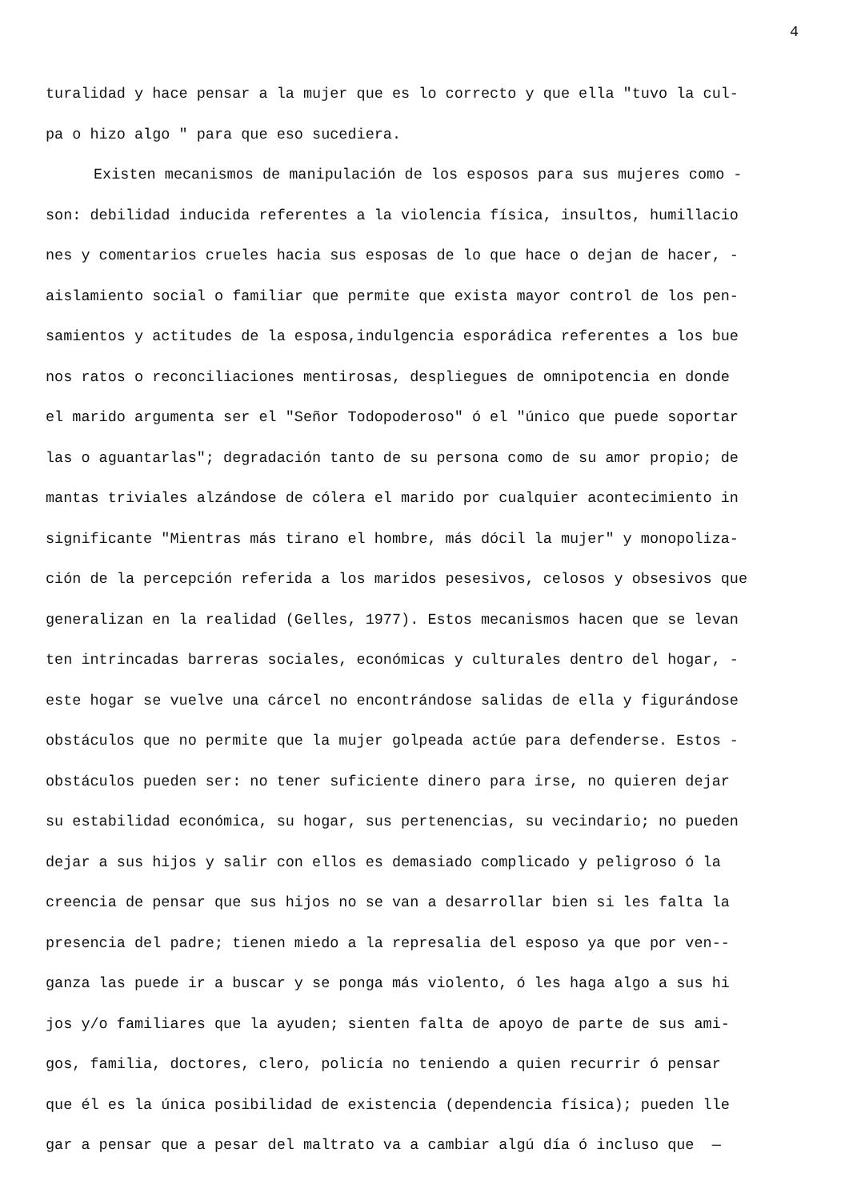4
turalidad y hace pensar a la mujer que es lo correcto y que ella "tuvo la cul-
pa o hizo algo " para que eso sucediera.
Existen mecanismos de manipulación de los esposos para sus mujeres como -
son: debilidad inducida referentes a la violencia física, insultos, humillacio
nes y comentarios crueles hacia sus esposas de lo que hace o dejan de hacer, -
aislamiento social o familiar que permite que exista mayor control de los pen-
samientos y actitudes de la esposa,indulgencia esporádica referentes a los bue
nos ratos o reconciliaciones mentirosas, despliegues de omnipotencia en donde
el marido argumenta ser el "Señor Todopoderoso" ó el "único que puede soportar
las o aguantarlas"; degradación tanto de su persona como de su amor propio; de
mantas triviales alzándose de cólera el marido por cualquier acontecimiento in
significante "Mientras más tirano el hombre, más dócil la mujer" y monopoliza-
ción de la percepción referida a los maridos pesesivos, celosos y obsesivos que
generalizan en la realidad (Gelles, 1977). Estos mecanismos hacen que se levan
ten intrincadas barreras sociales, económicas y culturales dentro del hogar, -
este hogar se vuelve una cárcel no encontrándose salidas de ella y figurándose
obstáculos que no permite que la mujer golpeada actúe para defenderse. Estos -
obstáculos pueden ser: no tener suficiente dinero para irse, no quieren dejar
su estabilidad económica, su hogar, sus pertenencias, su vecindario; no pueden
dejar a sus hijos y salir con ellos es demasiado complicado y peligroso ó la
creencia de pensar que sus hijos no se van a desarrollar bien si les falta la
presencia del padre; tienen miedo a la represalia del esposo ya que por ven--
ganza las puede ir a buscar y se ponga más violento, ó les haga algo a sus hi
jos y/o familiares que la ayuden; sienten falta de apoyo de parte de sus ami-
gos, familia, doctores, clero, policía no teniendo a quien recurrir ó pensar
que él es la única posibilidad de existencia (dependencia física); pueden lle
gar a pensar que a pesar del maltrato va a cambiar algú día ó incluso que —